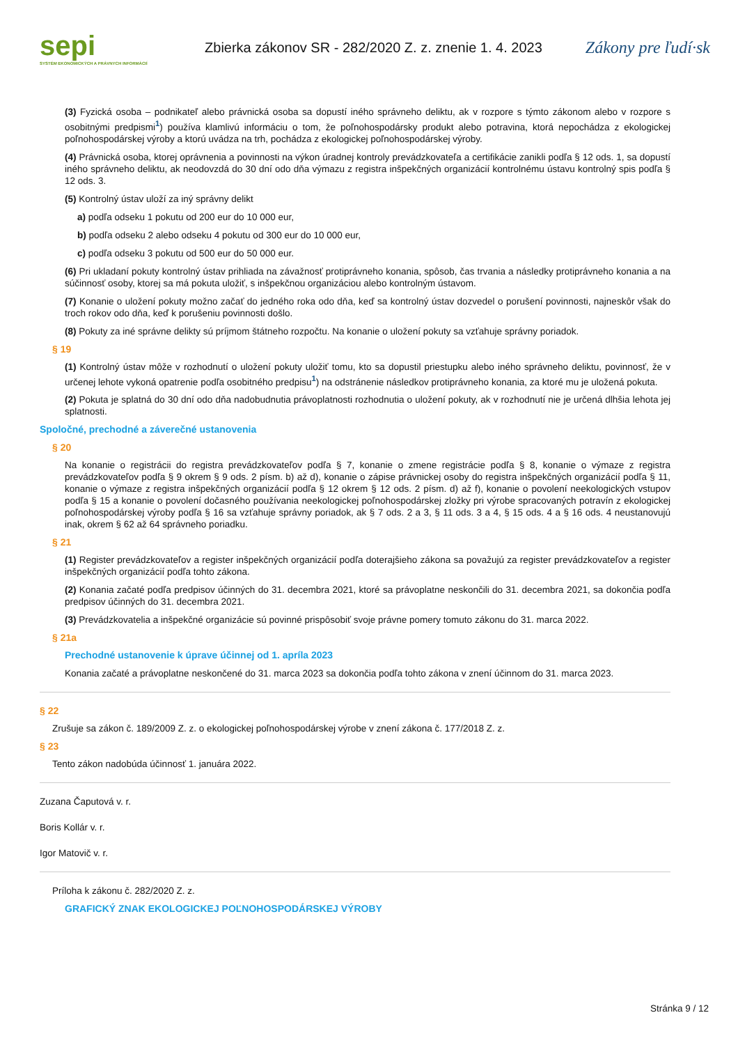sepi
SYSTÉM EKONOMICKÝCH A PRÁVNYCH INFORMÁCIÍ
Zbierka zákonov SR - 282/2020 Z. z. znenie 1. 4. 2023
Zákony pre ľudí·sk
(3) Fyzická osoba – podnikateľ alebo právnická osoba sa dopustí iného správneho deliktu, ak v rozpore s týmto zákonom alebo v rozpore s osobitnými predpismi<sup>1</sup>) používa klamlivú informáciu o tom, že poľnohospodársky produkt alebo potravina, ktorá nepochádza z ekologickej poľnohospodárskej výroby a ktorú uvádza na trh, pochádza z ekologickej poľnohospodárskej výroby.
(4) Právnická osoba, ktorej oprávnenia a povinnosti na výkon úradnej kontroly prevádzkovateľa a certifikácie zanikli podľa § 12 ods. 1, sa dopustí iného správneho deliktu, ak neodovzdá do 30 dní odo dňa výmazu z registra inšpekčných organizácií kontrolnému ústavu kontrolný spis podľa § 12 ods. 3.
(5) Kontrolný ústav uloží za iný správny delikt
a) podľa odseku 1 pokutu od 200 eur do 10 000 eur,
b) podľa odseku 2 alebo odseku 4 pokutu od 300 eur do 10 000 eur,
c) podľa odseku 3 pokutu od 500 eur do 50 000 eur.
(6) Pri ukladaní pokuty kontrolný ústav prihliada na závažnosť protiprávneho konania, spôsob, čas trvania a následky protiprávneho konania a na súčinnosť osoby, ktorej sa má pokuta uložiť, s inšpekčnou organizáciou alebo kontrolným ústavom.
(7) Konanie o uložení pokuty možno začať do jedného roka odo dňa, keď sa kontrolný ústav dozvedel o porušení povinnosti, najneskôr však do troch rokov odo dňa, keď k porušeniu povinnosti došlo.
(8) Pokuty za iné správne delikty sú príjmom štátneho rozpočtu. Na konanie o uložení pokuty sa vzťahuje správny poriadok.
§ 19
(1) Kontrolný ústav môže v rozhodnutí o uložení pokuty uložiť tomu, kto sa dopustil priestupku alebo iného správneho deliktu, povinnosť, že v určenej lehote vykoná opatrenie podľa osobitného predpisu<sup>1</sup>) na odstránenie následkov protiprávneho konania, za ktoré mu je uložená pokuta.
(2) Pokuta je splatná do 30 dní odo dňa nadobudnutia právoplatnosti rozhodnutia o uložení pokuty, ak v rozhodnutí nie je určená dlhšia lehota jej splatnosti.
Spoločné, prechodné a záverečné ustanovenia
§ 20
Na konanie o registrácii do registra prevádzkovateľov podľa § 7, konanie o zmene registrácie podľa § 8, konanie o výmaze z registra prevádzkovateľov podľa § 9 okrem § 9 ods. 2 písm. b) až d), konanie o zápise právnickej osoby do registra inšpekčných organizácií podľa § 11, konanie o výmaze z registra inšpekčných organizácií podľa § 12 okrem § 12 ods. 2 písm. d) až f), konanie o povolení neekologických vstupov podľa § 15 a konanie o povolení dočasného používania neekologickej poľnohospodárskej zložky pri výrobe spracovaných potravín z ekologickej poľnohospodárskej výroby podľa § 16 sa vzťahuje správny poriadok, ak § 7 ods. 2 a 3, § 11 ods. 3 a 4, § 15 ods. 4 a § 16 ods. 4 neustanovujú inak, okrem § 62 až 64 správneho poriadku.
§ 21
(1) Register prevádzkovateľov a register inšpekčných organizácií podľa doterajšieho zákona sa považujú za register prevádzkovateľov a register inšpekčných organizácií podľa tohto zákona.
(2) Konania začaté podľa predpisov účinných do 31. decembra 2021, ktoré sa právoplatne neskončili do 31. decembra 2021, sa dokončia podľa predpisov účinných do 31. decembra 2021.
(3) Prevádzkovatelia a inšpekčné organizácie sú povinné prispôsobiť svoje právne pomery tomuto zákonu do 31. marca 2022.
§ 21a
Prechodné ustanovenie k úprave účinnej od 1. apríla 2023
Konania začaté a právoplatne neskončené do 31. marca 2023 sa dokončia podľa tohto zákona v znení účinnom do 31. marca 2023.
§ 22
Zrušuje sa zákon č. 189/2009 Z. z. o ekologickej poľnohospodárskej výrobe v znení zákona č. 177/2018 Z. z.
§ 23
Tento zákon nadobúda účinnosť 1. januára 2022.
Zuzana Čaputová v. r.
Boris Kollár v. r.
Igor Matovič v. r.
Príloha k zákonu č. 282/2020 Z. z.
GRAFICKÝ ZNAK EKOLOGICKEJ POĽNOHOSPODÁRSKEJ VÝROBY
Stránka 9 / 12